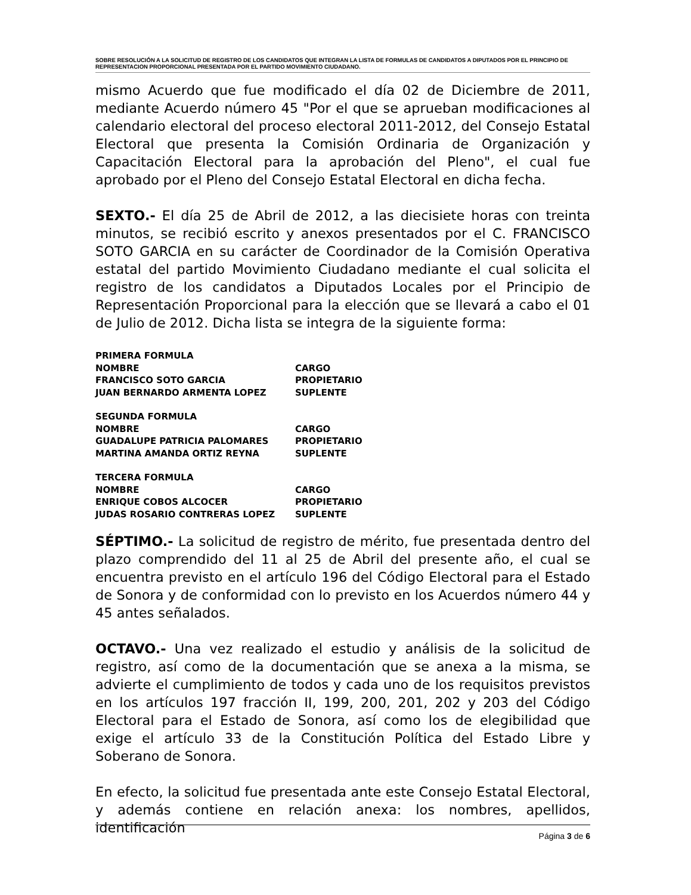SOBRE RESOLUCIÓN A LA SOLICITUD DE REGISTRO DE LOS CANDIDATOS QUE INTEGRAN LA LISTA DE FORMULAS DE CANDIDATOS A DIPUTADOS POR EL PRINCIPIO DE REPRESENTACION PROPORCIONAL PRESENTADA POR EL PARTIDO MOVIMIENTO CIUDADANO.
mismo Acuerdo que fue modificado el día 02 de Diciembre de 2011, mediante Acuerdo número 45 "Por el que se aprueban modificaciones al calendario electoral del proceso electoral 2011-2012, del Consejo Estatal Electoral que presenta la Comisión Ordinaria de Organización y Capacitación Electoral para la aprobación del Pleno", el cual fue aprobado por el Pleno del Consejo Estatal Electoral en dicha fecha.
SEXTO.- El día 25 de Abril de 2012, a las diecisiete horas con treinta minutos, se recibió escrito y anexos presentados por el C. FRANCISCO SOTO GARCIA en su carácter de Coordinador de la Comisión Operativa estatal del partido Movimiento Ciudadano mediante el cual solicita el registro de los candidatos a Diputados Locales por el Principio de Representación Proporcional para la elección que se llevará a cabo el 01 de Julio de 2012. Dicha lista se integra de la siguiente forma:
PRIMERA FORMULA
NOMBRE CARGO
FRANCISCO SOTO GARCIA PROPIETARIO
JUAN BERNARDO ARMENTA LOPEZ SUPLENTE
SEGUNDA FORMULA
NOMBRE CARGO
GUADALUPE PATRICIA PALOMARES PROPIETARIO
MARTINA AMANDA ORTIZ REYNA SUPLENTE
TERCERA FORMULA
NOMBRE CARGO
ENRIQUE COBOS ALCOCER PROPIETARIO
JUDAS ROSARIO CONTRERAS LOPEZ SUPLENTE
SÉPTIMO.- La solicitud de registro de mérito, fue presentada dentro del plazo comprendido del 11 al 25 de Abril del presente año, el cual se encuentra previsto en el artículo 196 del Código Electoral para el Estado de Sonora y de conformidad con lo previsto en los Acuerdos número 44 y 45 antes señalados.
OCTAVO.- Una vez realizado el estudio y análisis de la solicitud de registro, así como de la documentación que se anexa a la misma, se advierte el cumplimiento de todos y cada uno de los requisitos previstos en los artículos 197 fracción II, 199, 200, 201, 202 y 203 del Código Electoral para el Estado de Sonora, así como los de elegibilidad que exige el artículo 33 de la Constitución Política del Estado Libre y Soberano de Sonora.
En efecto, la solicitud fue presentada ante este Consejo Estatal Electoral, y además contiene en relación anexa: los nombres, apellidos, identificación
Página 3 de 6